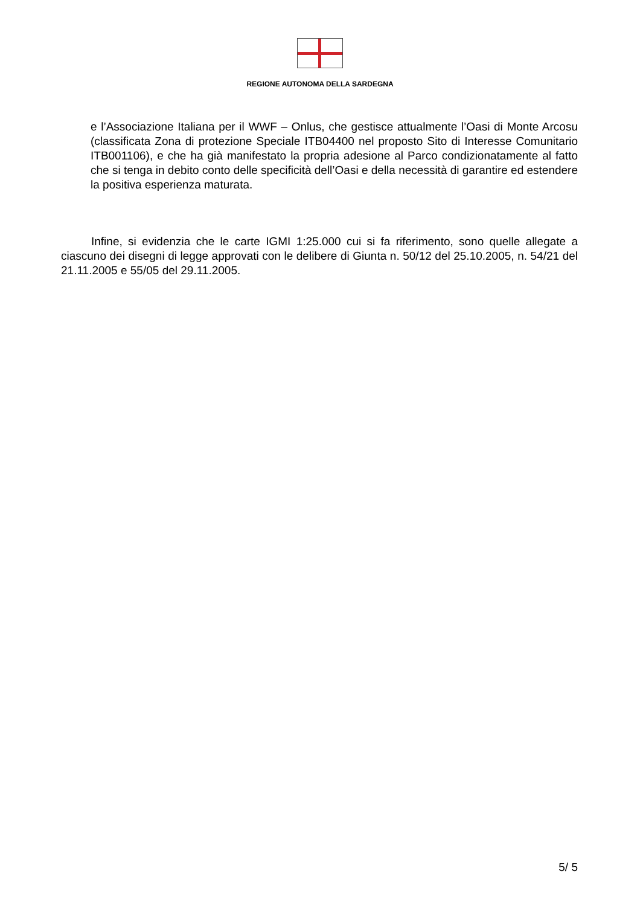REGIONE AUTONOMA DELLA SARDEGNA
e l’Associazione Italiana per il WWF – Onlus, che gestisce attualmente l’Oasi di Monte Arcosu (classificata Zona di protezione Speciale ITB04400 nel proposto Sito di Interesse Comunitario ITB001106), e che ha già manifestato la propria adesione al Parco condizionatamente al fatto che si tenga in debito conto delle specificità dell’Oasi e della necessità di garantire ed estendere la positiva esperienza maturata.
Infine, si evidenzia che le carte IGMI 1:25.000 cui si fa riferimento, sono quelle allegate a ciascuno dei disegni di legge approvati con le delibere di Giunta n. 50/12 del 25.10.2005, n. 54/21 del 21.11.2005 e 55/05 del 29.11.2005.
5/ 5